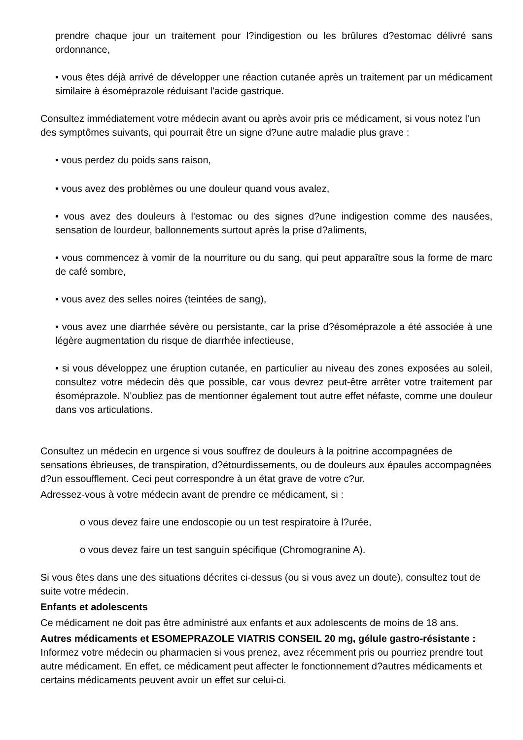prendre chaque jour un traitement pour l?indigestion ou les brûlures d?estomac délivré sans ordonnance,
• vous êtes déjà arrivé de développer une réaction cutanée après un traitement par un médicament similaire à ésoméprazole réduisant l'acide gastrique.
Consultez immédiatement votre médecin avant ou après avoir pris ce médicament, si vous notez l'un des symptômes suivants, qui pourrait être un signe d?une autre maladie plus grave :
• vous perdez du poids sans raison,
• vous avez des problèmes ou une douleur quand vous avalez,
• vous avez des douleurs à l'estomac ou des signes d?une indigestion comme des nausées, sensation de lourdeur, ballonnements surtout après la prise d?aliments,
• vous commencez à vomir de la nourriture ou du sang, qui peut apparaître sous la forme de marc de café sombre,
• vous avez des selles noires (teintées de sang),
• vous avez une diarrhée sévère ou persistante, car la prise d?ésoméprazole a été associée à une légère augmentation du risque de diarrhée infectieuse,
• si vous développez une éruption cutanée, en particulier au niveau des zones exposées au soleil, consultez votre médecin dès que possible, car vous devrez peut-être arrêter votre traitement par ésoméprazole. N'oubliez pas de mentionner également tout autre effet néfaste, comme une douleur dans vos articulations.
Consultez un médecin en urgence si vous souffrez de douleurs à la poitrine accompagnées de sensations ébrieuses, de transpiration, d?étourdissements, ou de douleurs aux épaules accompagnées d?un essoufflement. Ceci peut correspondre à un état grave de votre c?ur.
Adressez-vous à votre médecin avant de prendre ce médicament, si :
o vous devez faire une endoscopie ou un test respiratoire à l?urée,
o vous devez faire un test sanguin spécifique (Chromogranine A).
Si vous êtes dans une des situations décrites ci-dessus (ou si vous avez un doute), consultez tout de suite votre médecin.
Enfants et adolescents
Ce médicament ne doit pas être administré aux enfants et aux adolescents de moins de 18 ans.
Autres médicaments et ESOMEPRAZOLE VIATRIS CONSEIL 20 mg, gélule gastro-résistante :
Informez votre médecin ou pharmacien si vous prenez, avez récemment pris ou pourriez prendre tout autre médicament. En effet, ce médicament peut affecter le fonctionnement d?autres médicaments et certains médicaments peuvent avoir un effet sur celui-ci.